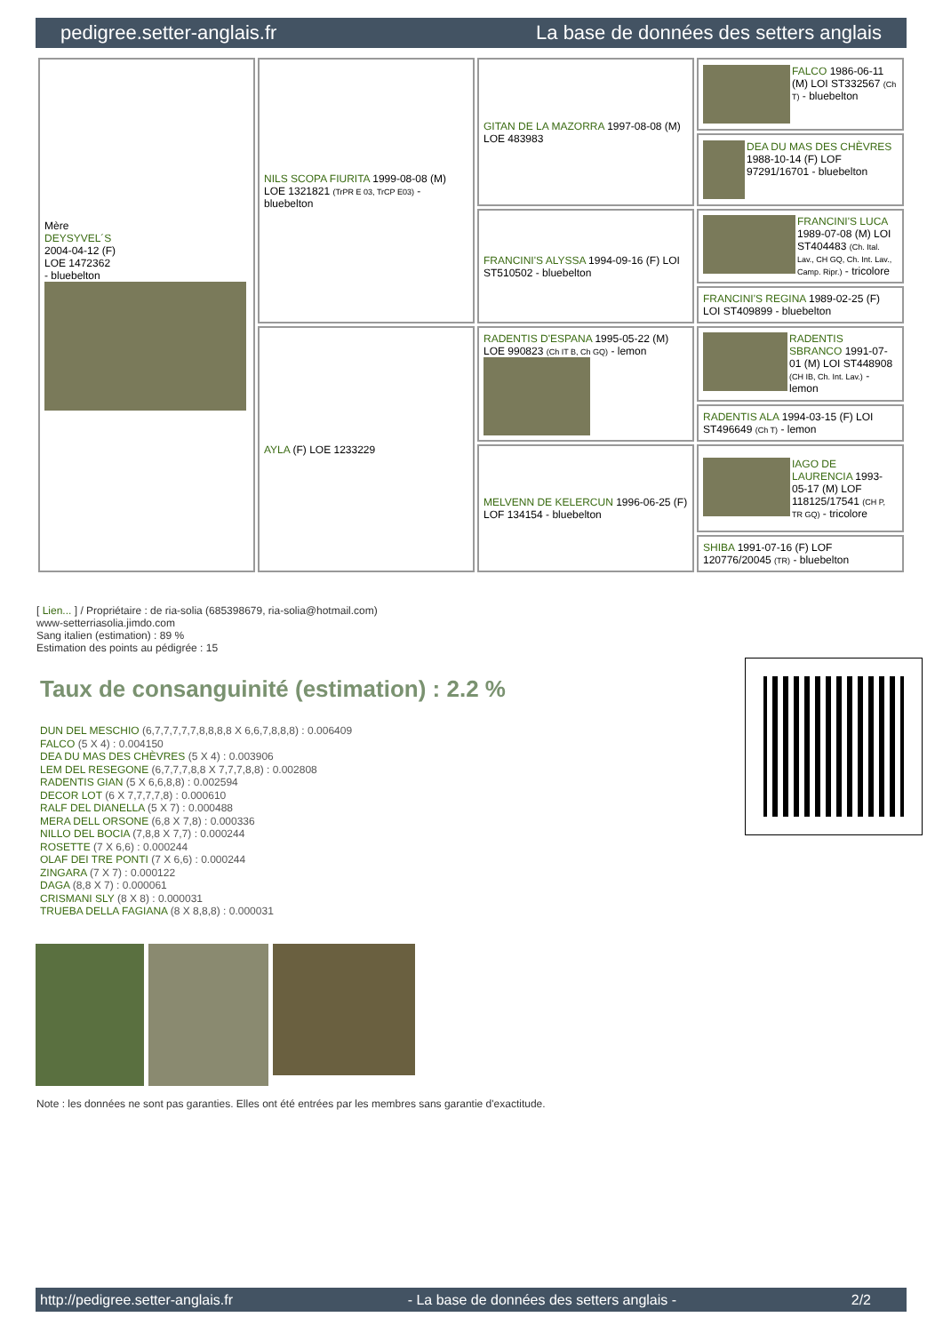pedigree.setter-anglais.fr La base de données des setters anglais
| Mère DEYSYVEL´S 2004-04-12 (F) LOE 1472362 - bluebelton | NILS SCOPA FIURITA 1999-08-08 (M) LOE 1321821 (TrPR E 03, TrCP E03) - bluebelton | GITAN DE LA MAZORRA 1997-08-08 (M) LOE 483983 | FALCO 1986-06-11 (M) LOI ST332567 (Ch T) - bluebelton |
| | | | DEA DU MAS DES CHÈVRES 1988-10-14 (F) LOF 97291/16701 - bluebelton |
| | | FRANCINI'S ALYSSA 1994-09-16 (F) LOI ST510502 - bluebelton | FRANCINI'S LUCA 1989-07-08 (M) LOI ST404483 (Ch. Ital. Lav., CH GQ, Ch. Int. Lav., Camp. Ripr.) - tricolore |
| | | | FRANCINI'S REGINA 1989-02-25 (F) LOI ST409899 - bluebelton |
| | AYLA (F) LOE 1233229 | RADENTIS D'ESPANA 1995-05-22 (M) LOE 990823 (Ch IT B, Ch GQ) - lemon | RADENTIS SBRANCO 1991-07-01 (M) LOI ST448908 (CH IB, Ch. Int. Lav.) - lemon |
| | | | RADENTIS ALA 1994-03-15 (F) LOI ST496649 (Ch T) - lemon |
| | | MELVENN DE KELERCUN 1996-06-25 (F) LOF 134154 - bluebelton | IAGO DE LAURENCIA 1993-05-17 (M) LOF 118125/17541 (CH P, TR GQ) - tricolore |
| | | | SHIBA 1991-07-16 (F) LOF 120776/20045 (TR) - bluebelton |
[ Lien... ] / Propriétaire : de ria-solia (685398679, ria-solia@hotmail.com)
www-setterriasolia.jimdo.com
Sang italien (estimation) : 89 %
Estimation des points au pédigrée : 15
Taux de consanguinité (estimation) : 2.2 %
DUN DEL MESCHIO (6,7,7,7,7,7,8,8,8,8 X 6,6,7,8,8,8) : 0.006409
FALCO (5 X 4) : 0.004150
DEA DU MAS DES CHÈVRES (5 X 4) : 0.003906
LEM DEL RESEGONE (6,7,7,7,8,8 X 7,7,7,8,8) : 0.002808
RADENTIS GIAN (5 X 6,6,8,8) : 0.002594
DECOR LOT (6 X 7,7,7,7,8) : 0.000610
RALF DEL DIANELLA (5 X 7) : 0.000488
MERA DELL ORSONE (6,8 X 7,8) : 0.000336
NILLO DEL BOCIA (7,8,8 X 7,7) : 0.000244
ROSETTE (7 X 6,6) : 0.000244
OLAF DEI TRE PONTI (7 X 6,6) : 0.000244
ZINGARA (7 X 7) : 0.000122
DAGA (8,8 X 7) : 0.000061
CRISMANI SLY (8 X 8) : 0.000031
TRUEBA DELLA FAGIANA (8 X 8,8,8) : 0.000031
Note : les données ne sont pas garanties. Elles ont été entrées par les membres sans garantie d'exactitude.
http://pedigree.setter-anglais.fr - La base de données des setters anglais - 2/2